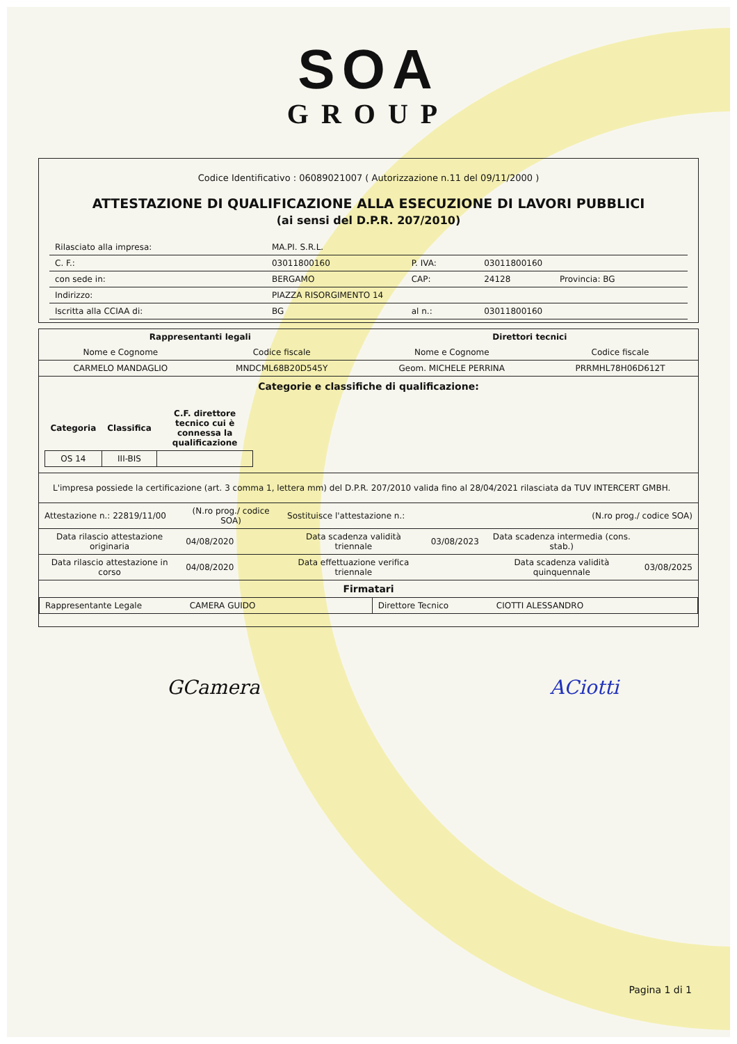SOA
GROUP
Codice Identificativo : 06089021007 ( Autorizzazione n.11 del 09/11/2000 )
ATTESTAZIONE DI QUALIFICAZIONE ALLA ESECUZIONE DI LAVORI PUBBLICI
(ai sensi del D.P.R. 207/2010)
| Rilasciato alla impresa: | MA.PI. S.R.L. | | | |
| C. F.: | 03011800160 | P. IVA: | 03011800160 | |
| con sede in: | BERGAMO | CAP: | 24128 | Provincia: BG |
| Indirizzo: | PIAZZA RISORGIMENTO 14 | | | |
| Iscritta alla CCIAA di: | BG | al n.: | 03011800160 | |
| Rappresentanti legali | | Direttori tecnici | |
| --- | --- | --- | --- |
| Nome e Cognome | Codice fiscale | Nome e Cognome | Codice fiscale |
| CARMELO MANDAGLIO | MNDCML68B20D545Y | Geom. MICHELE PERRINA | PRRMHL78H06D612T |
Categorie e classifiche di qualificazione:
| Categoria | Classifica | C.F. direttore tecnico cui è connessa la qualificazione |
| --- | --- | --- |
| OS 14 | III-BIS | |
L'impresa possiede la certificazione (art. 3 comma 1, lettera mm) del D.P.R. 207/2010 valida fino al 28/04/2021 rilasciata da TUV INTERCERT GMBH.
| Attestazione n.: 22819/11/00 | (N.ro prog./ codice SOA) | Sostituisce l'attestazione n.: | (N.ro prog./ codice SOA) | | |
| Data rilascio attestazione originaria | 04/08/2020 | Data scadenza validità triennale | 03/08/2023 | Data scadenza intermedia (cons. stab.) | |
| Data rilascio attestazione in corso | 04/08/2020 | Data effettuazione verifica triennale | | Data scadenza validità quinquennale | 03/08/2025 |
Firmatari
| Rappresentante Legale CAMERA GUIDO | Direttore Tecnico CIOTTI ALESSANDRO |
GCamera ACiotti
Pagina 1 di 1